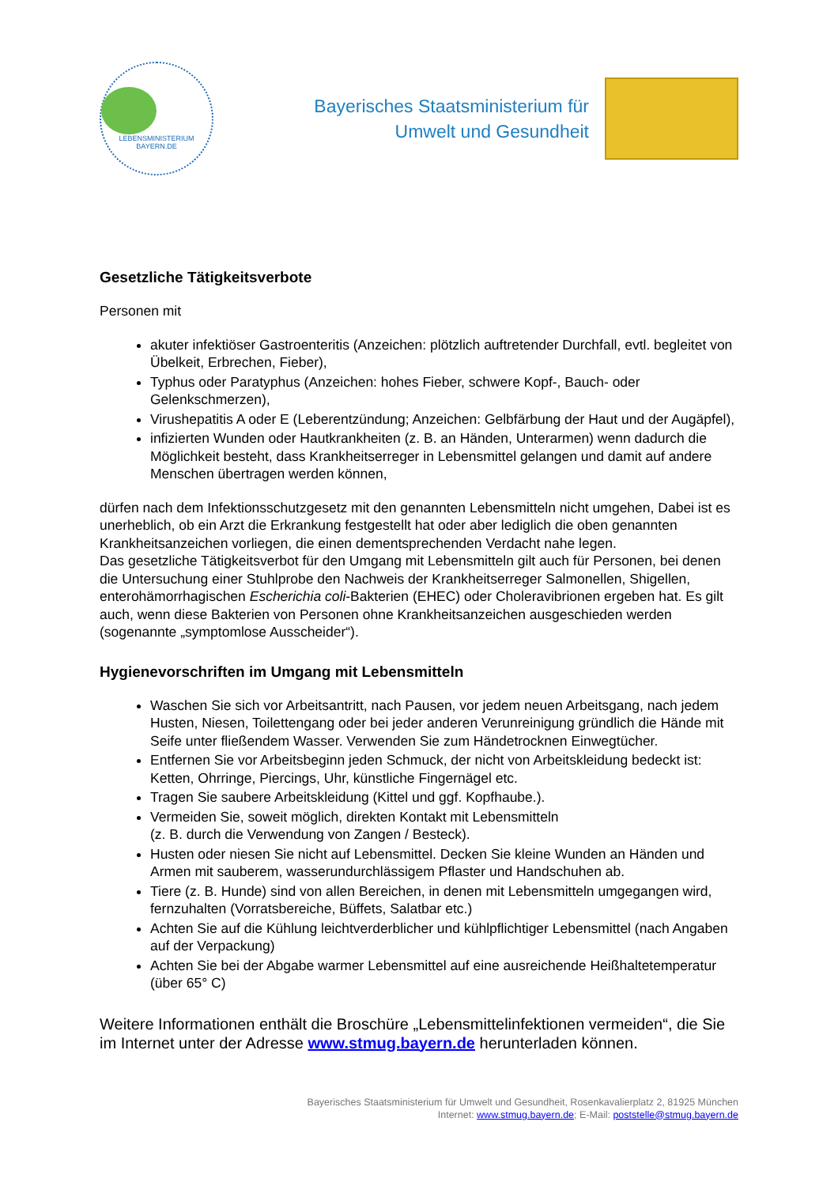LEBENSMINISTERIUM BAYERN.DE
Bayerisches Staatsministerium für
Umwelt und Gesundheit
Gesetzliche Tätigkeitsverbote
Personen mit
akuter infektiöser Gastroenteritis (Anzeichen: plötzlich auftretender Durchfall, evtl. begleitet von Übelkeit, Erbrechen, Fieber),
Typhus oder Paratyphus (Anzeichen: hohes Fieber, schwere Kopf-, Bauch- oder Gelenkschmerzen),
Virushepatitis A oder E (Leberentzündung; Anzeichen: Gelbfärbung der Haut und der Augäpfel),
infizierten Wunden oder Hautkrankheiten (z. B. an Händen, Unterarmen) wenn dadurch die Möglichkeit besteht, dass Krankheitserreger in Lebensmittel gelangen und damit auf andere Menschen übertragen werden können,
dürfen nach dem Infektionsschutzgesetz mit den genannten Lebensmitteln nicht umgehen, Dabei ist es unerheblich, ob ein Arzt die Erkrankung festgestellt hat oder aber lediglich die oben genannten Krankheitsanzeichen vorliegen, die einen dementsprechenden Verdacht nahe legen.
Das gesetzliche Tätigkeitsverbot für den Umgang mit Lebensmitteln gilt auch für Personen, bei denen die Untersuchung einer Stuhlprobe den Nachweis der Krankheitserreger Salmonellen, Shigellen, enterohämorrhagischen Escherichia coli-Bakterien (EHEC) oder Choleravibrionen ergeben hat. Es gilt auch, wenn diese Bakterien von Personen ohne Krankheitsanzeichen ausgeschieden werden (sogenannte „symptomlose Ausscheider“).
Hygienevorschriften im Umgang mit Lebensmitteln
Waschen Sie sich vor Arbeitsantritt, nach Pausen, vor jedem neuen Arbeitsgang, nach jedem Husten, Niesen, Toilettengang oder bei jeder anderen Verunreinigung gründlich die Hände mit Seife unter fließendem Wasser. Verwenden Sie zum Händetrocknen Einwegtücher.
Entfernen Sie vor Arbeitsbeginn jeden Schmuck, der nicht von Arbeitskleidung bedeckt ist: Ketten, Ohrringe, Piercings, Uhr, künstliche Fingernägel etc.
Tragen Sie saubere Arbeitskleidung (Kittel und ggf. Kopfhaube.).
Vermeiden Sie, soweit möglich, direkten Kontakt mit Lebensmitteln
(z. B. durch die Verwendung von Zangen / Besteck).
Husten oder niesen Sie nicht auf Lebensmittel. Decken Sie kleine Wunden an Händen und Armen mit sauberem, wasserundurchlässigem Pflaster und Handschuhen ab.
Tiere (z. B. Hunde) sind von allen Bereichen, in denen mit Lebensmitteln umgegangen wird, fernzuhalten (Vorratsbereiche, Büffets, Salatbar etc.)
Achten Sie auf die Kühlung leichtverderblicher und kühlpflichtiger Lebensmittel (nach Angaben auf der Verpackung)
Achten Sie bei der Abgabe warmer Lebensmittel auf eine ausreichende Heißhaltetemperatur (über 65° C)
Weitere Informationen enthält die Broschüre „Lebensmittelinfektionen vermeiden“, die Sie im Internet unter der Adresse www.stmug.bayern.de herunterladen können.
Bayerisches Staatsministerium für Umwelt und Gesundheit, Rosenkavalierplatz 2, 81925 München
Internet: www.stmug.bayern.de; E-Mail: poststelle@stmug.bayern.de